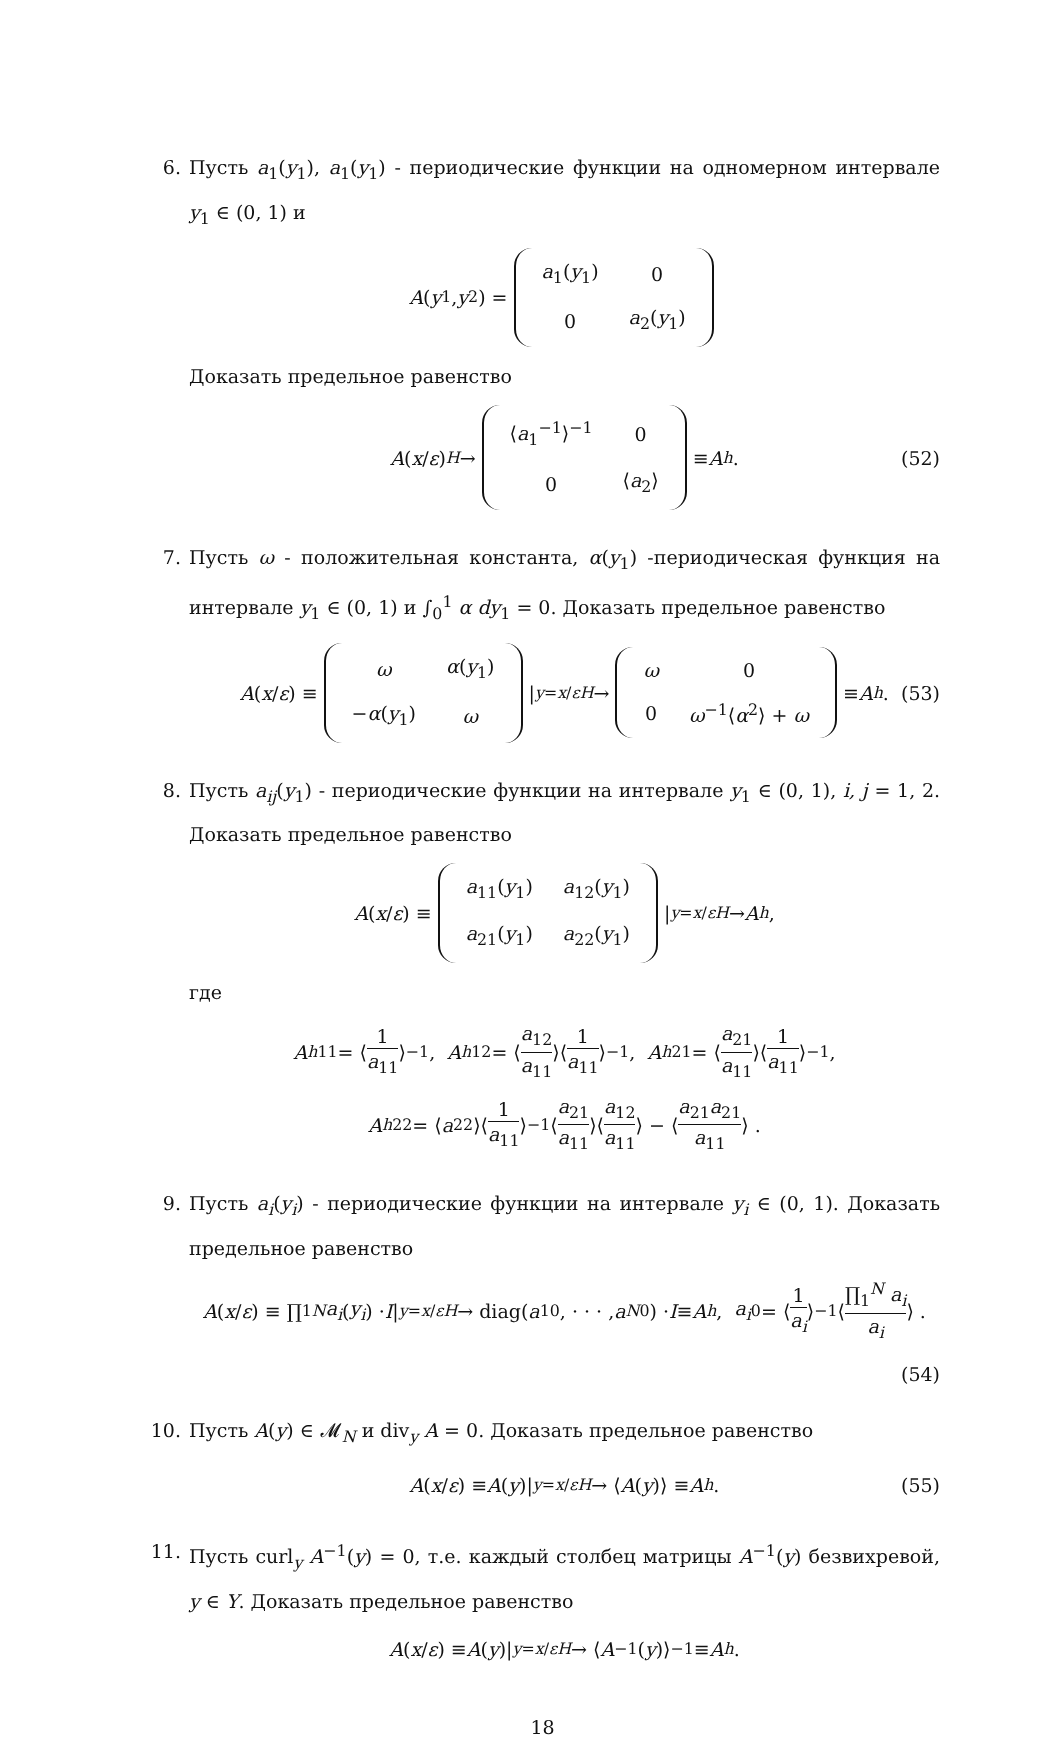6. Пусть a<sub>1</sub>(y<sub>1</sub>), a<sub>1</sub>(y<sub>1</sub>) - периодические функции на одномерном интервале y<sub>1</sub> ∈ (0, 1) и
A (y<sub>1</sub>, y<sub>2</sub>) =
| a<sub>1</sub>( y<sub>1</sub>) | 0 |
| 0 | a<sub>2</sub>( y<sub>1</sub>) |
Доказать предельное равенство
A (x / ε) <sup>H</sup> →
| ⟨ a<sub>1</sub><sup>−1</sup>⟩<sup>−1</sup> | 0 |
| 0 | ⟨ a<sub>2</sub>⟩ |
≡ A<sup>h</sup>. (52)
7. Пусть ω - положительная константа, α(y<sub>1</sub>) -периодическая функция на интервале y<sub>1</sub> ∈ (0, 1) и ∫<sub>0</sub><sup>1</sup> α dy<sub>1</sub> = 0. Доказать предельное равенство
A (x / ε) ≡
| ω | α ( y<sub>1</sub>) |
| − α ( y<sub>1</sub>) | ω |
|<sub>y=x/ε</sub> <sup>H</sup> →
| ω | 0 |
| 0 | ω<sup>−1</sup>⟨ α<sup>2</sup>⟩ + ω |
≡ A<sup>h</sup>. (53)
8. Пусть a<sub>ij</sub>(y<sub>1</sub>) - периодические функции на интервале y<sub>1</sub> ∈ (0, 1), i, j = 1, 2. Доказать предельное равенство
A (x / ε) ≡
| a<sub>11</sub>( y<sub>1</sub>) | a<sub>12</sub>( y<sub>1</sub>) |
| a<sub>21</sub>( y<sub>1</sub>) | a<sub>22</sub>( y<sub>1</sub>) |
|<sub>y=x/ε</sub> <sup>H</sup> → A<sup>h</sup>,
где
A<sup>h</sup><sub>11</sub> = ⟨ 1 a<sub>11</sub> ⟩<sup>−1</sup>, A<sup>h</sup><sub>12</sub> = ⟨ a<sub>12</sub> a<sub>11</sub> ⟩⟨ 1 a<sub>11</sub> ⟩<sup>−1</sup>, A<sup>h</sup><sub>21</sub> = ⟨ a<sub>21</sub> a<sub>11</sub> ⟩⟨ 1 a<sub>11</sub> ⟩<sup>−1</sup>,
A<sup>h</sup><sub>22</sub> = ⟨ a<sub>22</sub>⟩⟨ 1 a<sub>11</sub> ⟩<sup>−1</sup>⟨ a<sub>21</sub> a<sub>11</sub> ⟩⟨ a<sub>12</sub> a<sub>11</sub> ⟩ − ⟨ a<sub>21</sub>a<sub>21</sub> a<sub>11</sub> ⟩ .
9. Пусть a<sub>i</sub>(y<sub>i</sub>) - периодические функции на интервале y<sub>i</sub> ∈ (0, 1). Доказать предельное равенство
A (x / ε) ≡ ∏<sub>1</sub><sup>N</sup> a<sub>i</sub> (y<sub>i</sub>) · I |<sub>y=x/ε</sub> <sup>H</sup> → diag(a<sub>1</sub><sup>0</sup>, · · · , a<sub>N</sub><sup>0</sup>) · I ≡ A<sup>h</sup>, a<sub>i</sub><sup>0</sup> = ⟨ 1 a<sub>i</sub> ⟩<sup>−1</sup>⟨ ∏<sub>1</sub><sup>N</sup> a<sub>i</sub> a<sub>i</sub> ⟩ .
(54)
10. Пусть A(y) ∈ 𝓜<sub>N</sub> и div<sub>y</sub> A = 0. Доказать предельное равенство
A (x / ε) ≡ A (y)|<sub>y=x/ε</sub> <sup>H</sup> → ⟨ A (y)⟩ ≡ A<sup>h</sup> . (55)
11. Пусть curl<sub>y</sub> A<sup>−1</sup>(y) = 0, т.е. каждый столбец матрицы A<sup>−1</sup>(y) безвихревой, y ∈ Y. Доказать предельное равенство
A (x / ε) ≡ A (y)|<sub>y=x/ε</sub> <sup>H</sup> → ⟨ A<sup>−1</sup>(y)⟩<sup>−1</sup> ≡ A<sup>h</sup> .
18